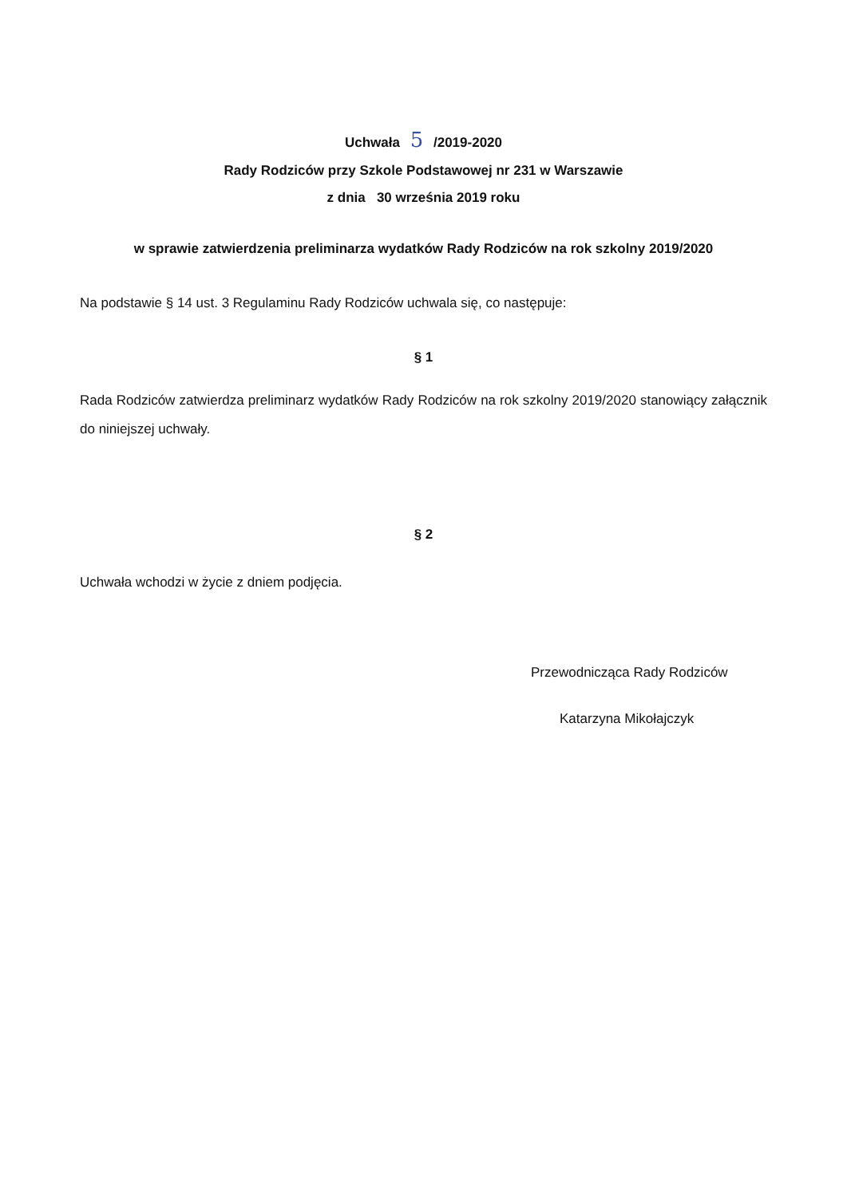Uchwała 5 /2019-2020
Rady Rodziców przy Szkole Podstawowej nr 231 w Warszawie
z dnia 30 września 2019 roku
w sprawie zatwierdzenia preliminarza wydatków Rady Rodziców na rok szkolny 2019/2020
Na podstawie § 14 ust. 3 Regulaminu Rady Rodziców uchwala się, co następuje:
§ 1
Rada Rodziców zatwierdza preliminarz wydatków Rady Rodziców na rok szkolny 2019/2020 stanowiący załącznik do niniejszej uchwały.
§ 2
Uchwała wchodzi w życie z dniem podjęcia.
Przewodnicząca Rady Rodziców
Katarzyna Mikołajczyk